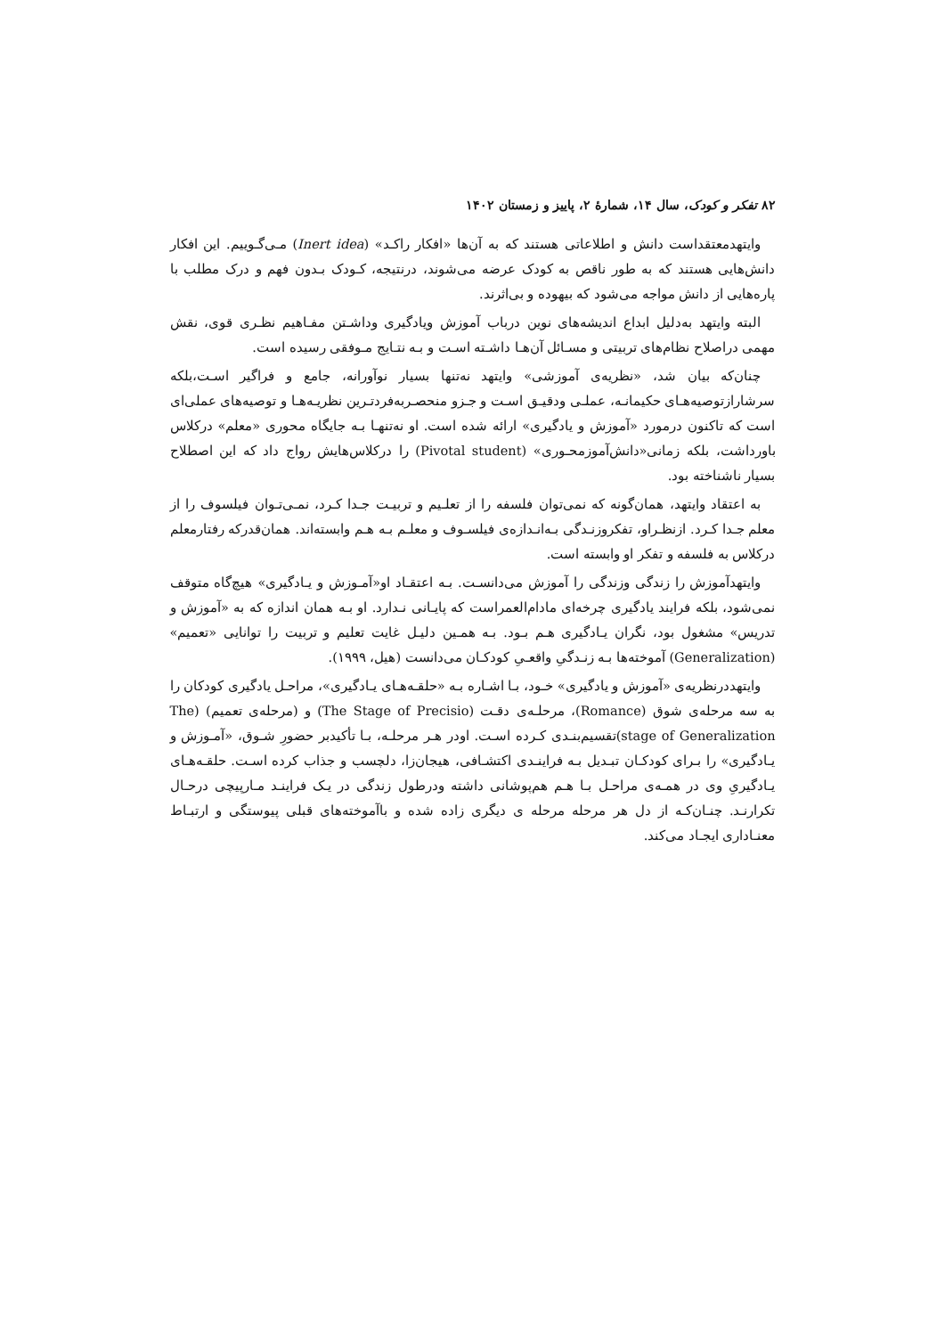۸۲ تفکر و کودک، سال ۱۴، شمارهٔ ۲، پاییز و زمستان ۱۴۰۲
وایتهدمعتقداست دانش و اطلاعاتی هستند که به آن‌ها «افکار راکـد» (Inert idea) مـی‌گـوییم. این افکار دانش‌هایی هستند که به طور ناقص به کودک عرضه می‌شوند، درنتیجه، کـودک بـدون فهم و درک مطلب با پاره‌هایی از دانش مواجه می‌شود که بیهوده و بی‌اثرند.
البته وایتهد به‌دلیل ابداع اندیشه‌های نوین درباب آموزش ویادگیری وداشـتن مفـاهیم نظـری قوی، نقش مهمی دراصلاح نظام‌های تربیتی و مسـائل آن‌هـا داشـته اسـت و بـه نتـایج مـوفقی رسیده است.
چنان‌که بیان شد، «نظریه‌ی آموزشی» وایتهد نه‌تنها بسیار نوآورانه، جامع و فراگیر اسـت،بلکه سرشارازتوصیه‌هـای حکیمانـه، عملـی ودقیـق اسـت و جـزو منحصـربه‌فردتـرین نظریـه‌هـا و توصیه‌های عملی‌ای است که تاکنون درمورد «آموزش و یادگیری» ارائه شده است. او نه‌تنهـا بـه جایگاه محوری «معلم» درکلاس باورداشت، بلکه زمانی«دانش‌آموزمحـوری» (Pivotal student) را درکلاس‌هایش رواج داد که این اصطلاح بسیار ناشناخته بود.
به اعتقاد وایتهد، همان‌گونه که نمی‌توان فلسفه را از تعلـیم و تربیـت جـدا کـرد، نمـی‌تـوان فیلسوف را از معلم جـدا کـرد. ازنظـراو، تفکروزنـدگی بـه‌انـدازه‌ی فیلسـوف و معلـم بـه هـم وابسته‌اند. همان‌قدرکه رفتارمعلم درکلاس به فلسفه و تفکر او وابسته است.
وایتهدآموزش را زندگی وزندگی را آموزش می‌دانسـت. بـه اعتقـاد او«آمـوزش و یـادگیری» هیچ‌گاه متوقف نمی‌شود، بلکه فرایند یادگیری چرخه‌ای مادام‌العمراست که پایـانی نـدارد. او بـه همان اندازه که به «آموزش و تدریس» مشغول بود، نگران یـادگیری هـم بـود. بـه همـین دلیـل غایت تعلیم و تربیت را توانایی «تعمیم» (Generalization) آموخته‌ها بـه زنـدگیِ واقعـیِ کودکـان می‌دانست (هیل، ۱۹۹۹).
وایتهددرنظریه‌ی «آموزش و یادگیری» خـود، بـا اشـاره بـه «حلقـه‌هـای یـادگیری»، مراحـل یادگیری کودکان را به سه مرحله‌ی شوق (Romance)، مرحلـه‌ی دقـت (The Stage of Precisio) و (مرحله‌ی تعمیم) (The stage of Generalization)تقسیم‌بنـدی کـرده اسـت. اودر هـر مرحلـه، بـا تأکیدبر حضورِ شـوق، «آمـوزش و یـادگیری» را بـرای کودکـان تبـدیل بـه فراینـدی اکتشـافی، هیجان‌زا، دلچسب و جذاب کرده اسـت. حلقـه‌هـای یـادگیریِ وی در همـه‌ی مراحـل بـا هـم هم‌پوشانی داشته ودرطول زندگی در یـک فراینـد مـارپیچی درحـال تکرارنـد. چنـان‌کـه از دل هر مرحله مرحله ی دیگری زاده شده و باآموخته‌های قبلی پیوستگی و ارتبـاط معنـاداری ایجـاد می‌کند.